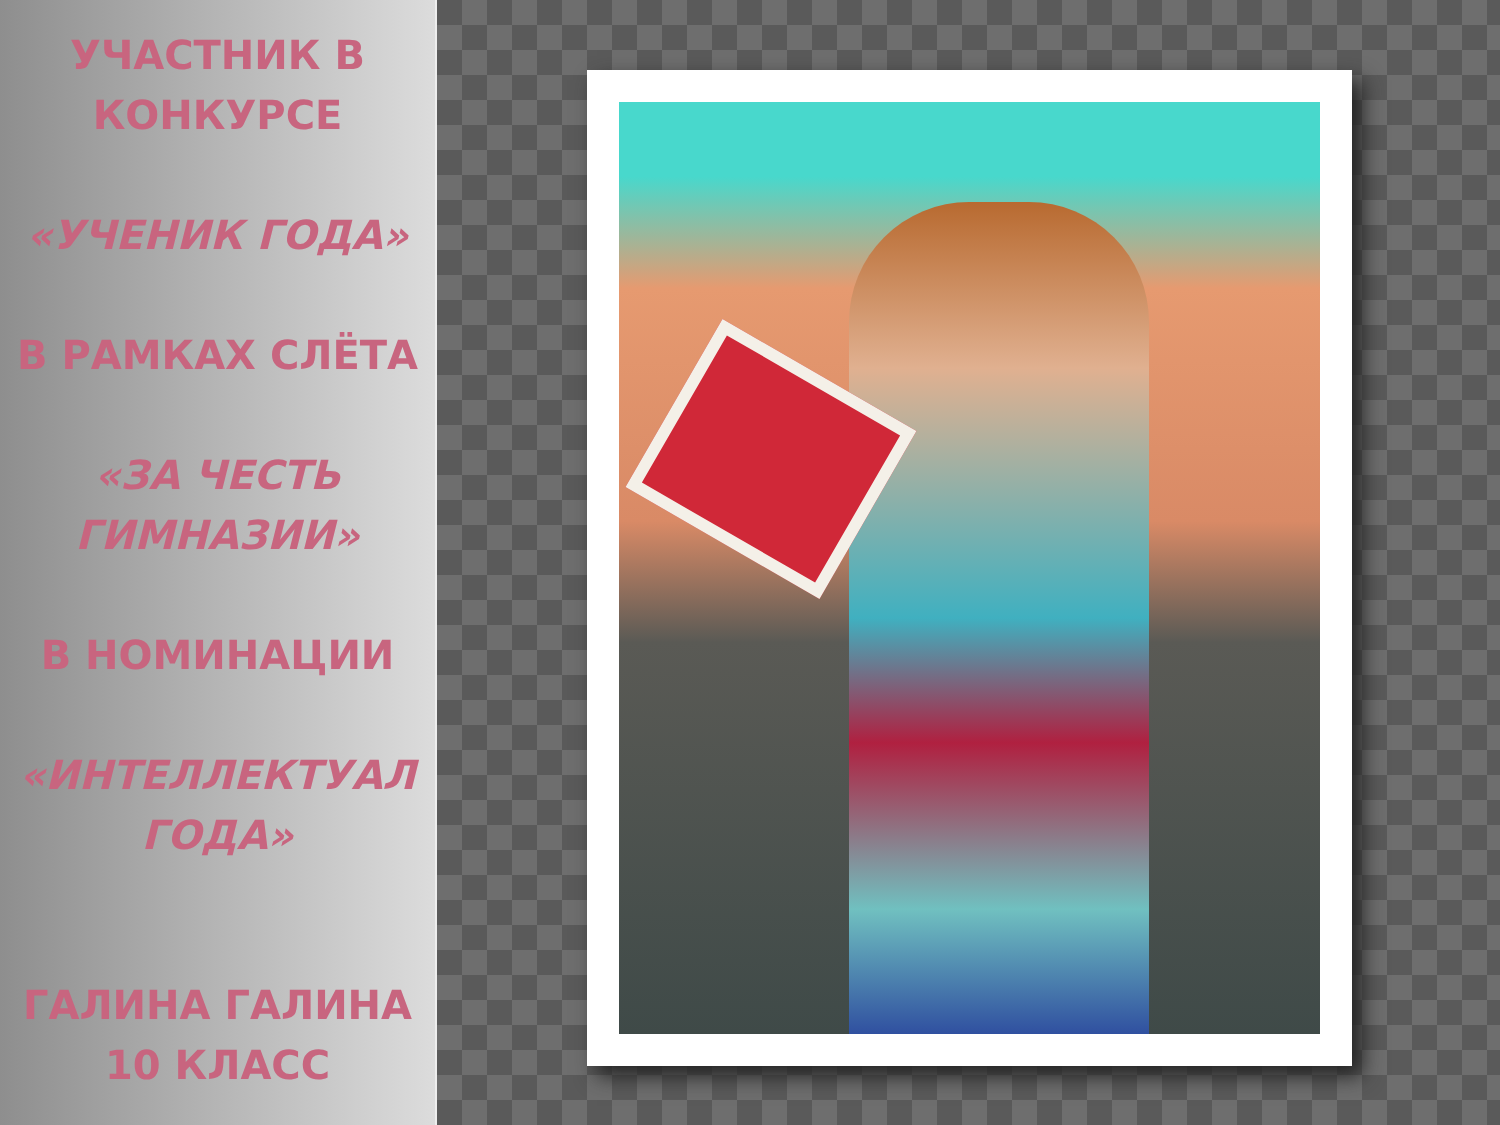УЧАСТНИК В
КОНКУРСЕ
«УЧЕНИК ГОДА»
В РАМКАХ СЛЁТА
«ЗА ЧЕСТЬ
ГИМНАЗИИ»
В НОМИНАЦИИ
«ИНТЕЛЛЕКТУАЛ
ГОДА»
ГАЛИНА ГАЛИНА
10 КЛАСС